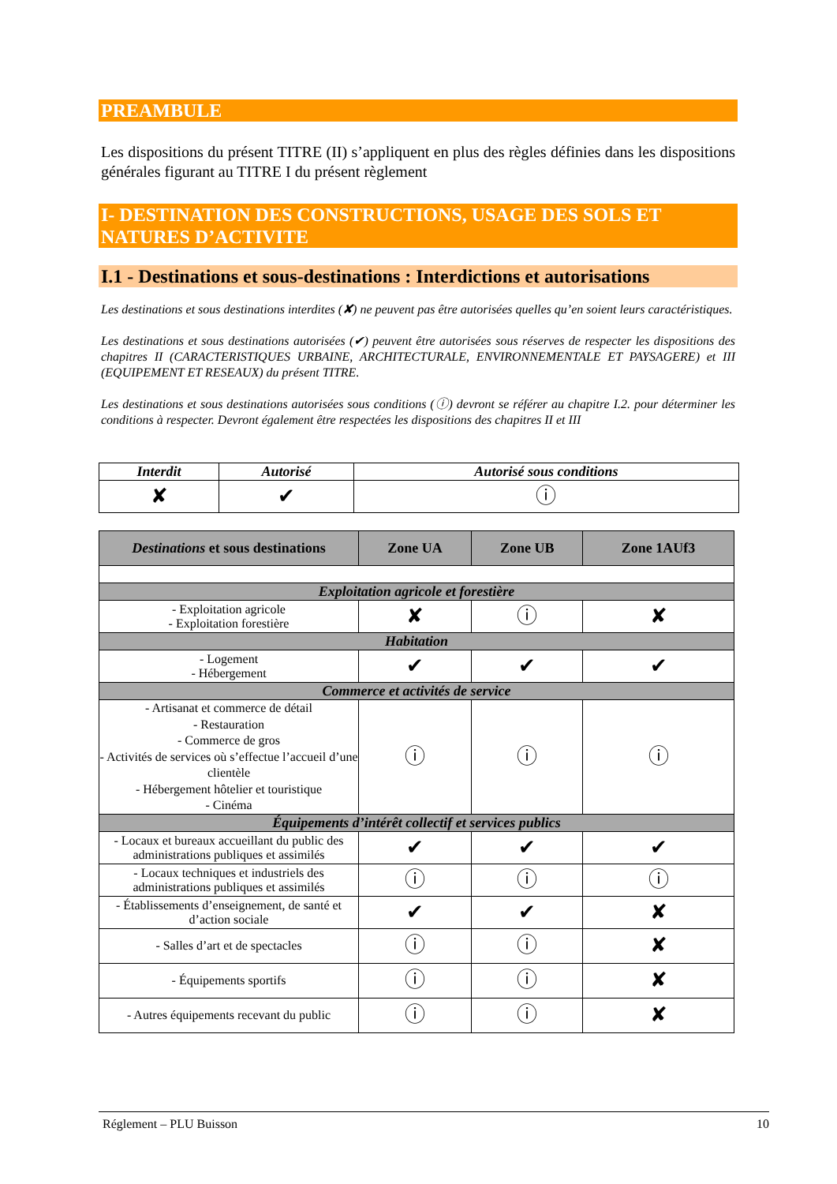PREAMBULE
Les dispositions du présent TITRE (II) s’appliquent en plus des règles définies dans les dispositions générales figurant au TITRE I du présent règlement
I- DESTINATION DES CONSTRUCTIONS, USAGE DES SOLS ET NATURES D’ACTIVITE
I.1 - Destinations et sous-destinations : Interdictions et autorisations
Les destinations et sous destinations interdites (✘) ne peuvent pas être autorisées quelles qu’en soient leurs caractéristiques.
Les destinations et sous destinations autorisées (✔) peuvent être autorisées sous réserves de respecter les dispositions des chapitres II (CARACTERISTIQUES URBAINE, ARCHITECTURALE, ENVIRONNEMENTALE ET PAYSAGERE) et III (EQUIPEMENT ET RESEAUX) du présent TITRE.
Les destinations et sous destinations autorisées sous conditions (ⓘ) devront se référer au chapitre I.2. pour déterminer les conditions à respecter. Devront également être respectées les dispositions des chapitres II et III
| Interdit | Autorisé | Autorisé sous conditions |
| --- | --- | --- |
| ✘ | ✔ | ⓘ |
| Destinations et sous destinations | Zone UA | Zone UB | Zone 1AUf3 |
| --- | --- | --- | --- |
| Exploitation agricole et forestière | | | |
| - Exploitation agricole - Exploitation forestière | ✘ | ⓘ | ✘ |
| Habitation | | | |
| - Logement - Hébergement | ✔ | ✔ | ✔ |
| Commerce et activités de service | | | |
| - Artisanat et commerce de détail - Restauration - Commerce de gros - Activités de services où s’effectue l’accueil d’une clientèle - Hébergement hôtelier et touristique - Cinéma | ⓘ | ⓘ | ⓘ |
| Équipements d’intérêt collectif et services publics | | | |
| - Locaux et bureaux accueillant du public des administrations publiques et assimilés | ✔ | ✔ | ✔ |
| - Locaux techniques et industriels des administrations publiques et assimilés | ⓘ | ⓘ | ⓘ |
| - Établissements d’enseignement, de santé et d’action sociale | ✔ | ✔ | ✘ |
| - Salles d’art et de spectacles | ⓘ | ⓘ | ✘ |
| - Équipements sportifs | ⓘ | ⓘ | ✘ |
| - Autres équipements recevant du public | ⓘ | ⓘ | ✘ |
Réglement – PLU Buisson 10